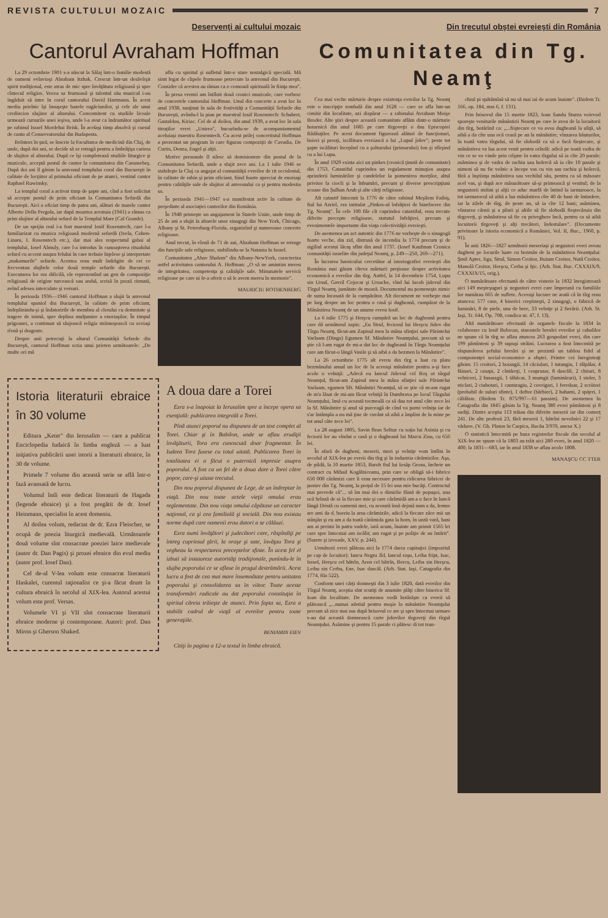REVISTA CULTULUI MOZAIC 7
Deservenţi ai cultului mozaic
Cantorul Avraham Hoffman
La 29 octombrie 1901 s-a născut la Sălaj într-o familie modestă de oameni evlavioşi Abraham Itzhak. Crescut într-un desăvîrşit spirit tradiţional, este atras de mic spre învăţătura religioasă şi spre cîntecul religios. Vocea sa frumoasă şi talentul său muzical i-au îngăduit să intre în corul cantorului David Hartmann. În acest mediu prielnic îşi însuşeşte bazele rugăciunilor, şi cele ale unui credincios slujitor al altarului. Concomitent cu studiile liceale urmează cursurile unei ieşiva, unde l-a avut ca îndrumător spiritual pe rabinul Israel Mordehai Brisk. În acelaşi timp absolvă şi cursul de canto al Conservatorului din Budapesta.
Reîntors în ţară, se înscrie la Facultatea de medicină din Cluj, de unde, după doi ani, se decide să se retragă pentru a îmbrăţişa cariera de slujitor al altarului. După ce îşi completează studiile liturgice şi muzicale, acceptă postul de cantor la comunitatea din Caransebeş. După doi ani îl găsim la amvonul templului coral din Bucureşti în calitate de locţiitor al primului oficiant de pe atunci, vestitul cantor Raphael Ruwinsky.
La templul coral a activat timp de şapte ani, cînd a fost solicitat să accepte postul de prim oficiant la Comunitatea Sefardă din Bucureşti. Aici a oficiat timp de patru ani, alături de marele cantor Alberto Della Pergola, iar după moartea acestuia (1941) a rămas ca prim slujitor al altarului sefard de la Templul Mare (Cal Grande).
De un sprijin real i-a fost maestrul Iosif Rosenstech, care l-a familiarizat cu muzica religioasă modernă sefardă (Ivela, Cohen-Linaru, I. Rosenstech etc.), dar mai ales respectatul gabai al templului, Iosef Almuly, care l-a introdus în cunoaşterea ritualului sefard cu accent asupra felului în care trebuie înţelese şi interpretate „makamurile" sefarde. Acestea erau mult îndrăgite de cei ce frecventau slujbele celor două temple sefarde din Bucureşti. Executarea lor era dificilă, ele reprezentînd un gen de compoziţie religioasă de origine turcească sau arabă, scrisă în proză ritmată, avînd adesea intercalate şi versuri.
În perioada 1936—1946 cantorul Hoffman a slujit la amvonul templului spaniol din Bucureşti, în calitate de prim oficiant, îndeplinindu-şi şi îndatoririle de membru al clerului cu demnitate şi tragere de inimă, spre deplina mulţumire a enoriaşilor. În timpul prigoanei, a continuat să slujească religia strămoşească cu aceiaşi rîvnă şi dragoste.
Despre anii petrecuţi la altarul Comunităţii Sefarde din Bucureşti, cantorul Hoffman scria unui prieten următoarele: „De multe ori mă
aflu cu spiritul şi sufletul într-o stare nostalgică specială. Mă simt legat de clipele frumoase petrecute la amvonul din Bucureşti. Consider că acestea au rămas ca o comoară spirituală în fiinţa mea".
În presa vremii am întîlnit două cronici muzicale, care vorbesc de concertele cantorului Hoffman. Unul din concerte a avut loc în anul 1938, susţinut în sala de festivităţi a Comunităţii Sefarde din Bucureşti, avîndu-l la pian pe maestrul Iosif Rosenstech: Schubert, Gastaldou, Kiriac. Cel de al doilea, din anul 1939, a avut loc în sala titraţilor evrei „Unirea", bucurîndu-se de acompaniamentul aceluiaşi maestru Rosenstech. Cu acest prilej concertistul Hoffman a prezentat un program în care figurau compoziţii de Cavadia, De Curtis, Denza, Engel şi alţii.
Motive personale îl silesc să demisioneze din postul de la Comunitatea Sefardă, unde a slujit zece ani. La 1 iulie 1946 se stabileşte la Cluj ca angajat al comunităţii evreilor de rit occidental, în calitate de rabin şi prim oficiant, fiind foarte apreciat de enoriaşi pentru calităţile sale de slujitor al amvonului ca şi pentru modestia sa.
În perioada 1941—1947 s-a manifestat activ în calitate de preşedinte al asociaţiei cantorilor din România.
În 1948 primeşte un angajament în Statele Unite, unde timp de 25 de ani a slujit la altarele unor sinagogi din New York, Chicago, Albany şi St. Petersburg-Florida, organizînd şi numeroase concerte religioase.
Anul trecut, în vîrstă de 71 de ani, Abraham Hoffman se retrage din funcţiile sale religioase, stabilindu-se la Natania în Israel.
Comunitatea „Ahav Shalom" din Albany-NewYork, caracteriza astfel activitatea cantorului A. Hoffman: „O să ne amintim mereu de integritatea, competenţa şi calităţile sale. Minunatele servicii religioase pe care ni le-a oferit o să le avem mereu în memorie".
MAURICIU ROTHENBERG
Istoria literaturii ebraice în 30 volume
Editura „Keter" din Ierusalim — care a publicat Enciclopedia Iudaică în limba engleză — a luat iniţiativa publicării unei istorii a literaturii ebraice, în 30 de volume.
Primele 7 volume din această serie se află într-o fază avansată de lucru.
Volumul întîi este dedicat literaturii de Hagada (legende ebraice) şi a fost pregătit de dr. Iosef Heinmann, specialist în acest domeniu.
Al doilea volum, redactat de dr. Ezra Fleischer, se ocupă de poezia liturgică medievală. Următoarele două volume sînt consacrate poeziei laice medievale (autor dr. Dan Pagis) şi prozei ebraice din evul mediu (autor prof. Iosef Dan).
Cel de-al V-lea volum este consacrat literaturii Haskalei, curentul raţionalist ce şi-a făcut drum în cultura ebraică în secolul al XIX-lea. Autorul acestui volum este prof. Versas.
Volumele VI şi VII sînt consacrate literaturii ebraice moderne şi contemporane. Autori: prof. Dan Miron şi Gherson Shaked.
A doua dare a Torei
Ezra s-a înapoiat la Ierusalim spre a începe opera sa esenţială: publicarea integrală a Torei.
Pînă atunci poporul nu dispunea de un text complet al Torei. Chiar şi în Babilon, unde se aflau erudiţii învăţăturii, Tora era cunoscută doar fragmentar. În Iudeea Tora fusese cu totul uitată. Publicarea Torei în totalitatea ei a făcut o puternică impresie asupra poporului. A fost ca un fel de a doua dare a Torei către popor, care-şi uitase trecutul.
Din nou poporul dispunea de Lege, de un îndreptar în viaţă. Din nou toate actele vieţii omului erau reglementate. Din nou viaţa omului căpătase un caracter naţional, ca şi cea familială şi socială. Din nou existau norme după care oamenii erau datori a se călăuzi.
Ezra numi învăţători şi judecători care, răspîndiţi pe întreg cuprinsul ţării, la oraşe şi sate, învăţau Tora şi vegheau la respectarea preceptelor sfinte. În acest fel el izbuti să instaureze autorităţi tradiţionale, punîndu-le în slujba poporului ce se aflase în pragul destrămării. Acest lucru a fost de cea mai mare însemnătate pentru unitatea poporului şi consolidarea sa în viitor. Toate aceste transformări radicale au dat poporului constituţia în spiritul căreia trăieşte de atunci. Prin fapta sa, Ezra a stabilit cadrul de viaţă al evreilor pentru toate generaţiile.
BENIAMIN EIEV
Citiţi în pagina a 12-a textul în limba ebraică.
Din trecutul obştei evreieşti din România
Comunitatea din Tg. Neamţ
Cea mai veche mărturie despre existenţa evreilor la Tg. Neamţ este o inscripţie tombală din anul 1628 — care se afla într-un cimitir din localitate, azi dispărut — a rabinului Avraham Moişe Broder. Alte ştiri despre această comunitate aflăm dintr-o mărturie hotarnică din anul 1685 pe care tîrgoveţii o dau Episcopiei Rădăuţilor. Pe acest document figurează alături de funcţionari, boieri şi preoţi, iscălitura evreiască a lui „Lupul jidov"; peste tot şapte iscălituri începînd cu a şoltuzului (primarului) Ion şi sfîrşind cu a lui Lupu.
În anul 1929 exista aici un pinkes (cronică ţinută de comunitate) din 1753. Catastiful cuprindea un regulament minuţios asupra aprinderii luminărilor şi candelelor la pomenirea morţilor, altul privitor la ciocli şi la înhumări, precum şi diverse prescripţiuni scoase din Şulhan Aruh şi alte cărţi religioase.
Alt catastif întocmit la 1776 de către rabinul Meşilem Faibiş, fiul lui Azriel, era intitulat „Pinkes-ul înfrăţirei de binefacere din Tg. Neamţ". În cele 100 file cît cuprindea catastiful, erau trecute diferite precepte religioase, statutul înfrăţirei, precum şi evenimentele importante din viaţa colectivităţii evreieşti.
De asemenea un act autentic din 1776 ne vorbeşte de o sinagogă foarte veche, din zid, distrusă de incendiu la 1774 precum şi de sigiliul acestui lăcaş sfînt din anul 1737. (Iosef Kaufman Cronica comunităţii israelite din judeţul Neamţ, p. 249—250, 269—271).
În lucrarea harnicului cercetător al istoriografiei evreieşti din România mai găsim cîteva mărturii preţioase despre activitatea economică a evreilor din tîrg. Astfel, la 14 decembrie 1754, Lupu sin Ursul, Gavril Cojocar şi Ursache, vînd lui Iacob jidovul din Tîrgul Neamţ, jumătate de moară. Documentul nu pomeneşte nimic de suma încasată de la cumpărător. Alt document ne vorbeşte mai pe larg despre un loc pentru o casă şi dugheană, cumpărat de la Mănăstirea Neamţ de un anume evreu Iosif.
La 6 iulie 1775 şi Herşcu cumpără un loc de dugheană pentru care dă următorul zapis: „Eu Strul, feciorul lui Herşcu Jidov din Tîrgu Neamţ, făcut-am Zapisul meu la mâna sfinţiei sale Părintelui Varlaam (Dinga) Egumen Sf. Mânăstire Neamţului, precum să se ştie că l-am rugat de mi-a dat loc de dugheană în Târgu Neamţului care am făcut-o lângă Vasile şi să aibă a da bezmen la Mânăstire".
La 26 octombrie 1775 alt evreu din tîrg a luat cu plata bezmănului anual un loc de la aceeaşi mănăstire pentru a-şi face acolo o velniţă: „Adecă eu Iancul Jidovul cel Roş ot târgul Neamţul, făcut-am Zapisul meu la mâna sfinţiei sale Părintelui Varlaam, egumen Sft. Mânăstiri Neamţul, să se ştie că m-am rugat de m'a lăsat de mi-am făcut velniţă în Dumbrava pe locul Târgului Neamţului, însă cu această tocmeală ca să dau tot anul câte zece lei la Sf. Mânăstire şi anul să purceagă de cînd va porni velniţa iar de s'ar întâmpla a nu mă ţine de cuvânt să aibă a împlini de la mine pe tot anul câte zece lei".
La 28 august 1805, Savin Bran Soltuz cu soţia lui Axinia şi cu feciorii lor au vîndut o casă şi o dugheană lui Marcu Zisu, cu 656 lei.
În afară de dugheni, meserii, mori şi velniţe vom întîlni în secolul al XIX-lea pe evreii din tîrg şi în industria cărămizilor. Aşa, de pildă, la 10 martie 1853, Baroh fiul lui Iosăp Grosu, încheie un contract cu Mihail Kogălniceanu, prin care se obligă să-i fabrice 650 000 cărămizi care îi erau necesare pentru ridicarea fabricei de postav din Tg. Neamţ, la preţul de 15 lei una mie bucăţi. Contractul mai prevede că"... să îm mai dei o dimirlie făină de popuşoi, una ocă brînză de oi la fiecare mie şi care cărămidă am a o face în luncă lângă Dristă cu oamenii mei, cu această însă dejmă nam a da, lemne are ami da d. boeriu la arsu cărămizile, adică la fiecare zăce mii un stânjăn şi eu am a da toată cărămida gata la horn, în iastă vară, bani am ai preimi în patru vadele, iară acum, înainte am primit 1565 lei care spre întocmai am iscălit; am rugat şi pe poliţie de au întărit". (Surete şi izvoade, XXV, p. 244).
Următorii evrei plăteau aici la 1774 darea capitaţiei (impozitul pe cap de locuitor): Iancu Negru Jîd, Iancul roşu, Leiba fript, Isac, Israel, Herşcu cel bătrîn, Aron cel bătrîn, Bercu, Leiba sin Herşcu, Leibu sin Cerbu, Ene, Isac dascăl. (Arh. Stat. Iaşi. Catagrafia din 1774, fila 522).
Conform unei cărţi domneşti din 3 iulie 1820, dată evreilor din Tîrgul Neamţ, aceştia sînt scutiţi de anumite plăţi către biserica Sf. Ioan din localitate. De asemenea vodă hotărăşte ca evreii să plătească „...numai adetiul pentru moşie la mănăstire Neamţului precum să zice mai sus după hrisovul ce are şi spre întocmai urmare s-au dat această domnească carte jidovilor tîrgoveţi din tîrgul Neamţului. Asămine şi pentru 15 parale ci plătesc di tot trun-
chiul pi spătămînă să nu să mai iai de acum înainte". (Ibidem Tr. 166, op. 184, mss 6, f. 131).
Prin hrisovul din 15 martie 1823, Ioan Sandu Sturza voievod sporeşte veniturile mănăstirii Neamţ pe care le avea de la locuitorii din tîrg, hotărînd ca: „...fiiştecare ce va avea dugheană la uliţă, să aibă a da cîte una ocă ceară pe an la mănăstire; vînzarea băuturilor, în toată vatra tîrgului, să fie slobodă ca să o facă fieştecare, şi mănăstirea va lua acest venit pentru orîndă: adică pe toată vadra de vin ce se va vinde prin crîşme în vatra tîrgului să ia cîte 20 parale; asăminea şi de vadra de rachiu sau holercă să ia cîte 10 parale şi nimeni să nu fie volnic a începe vas cu vin sau rachiu şi holercă, fără a înştiinţa mănăstirea sau vechilul său, pentru ca să măsoare acel vas, şi după ace măsurătoare să-şi primească şi venitul; de la negustorii străini şi alţii ce aduc marfă de întind la iarmaroace, la tot iarmarocul să aibă a lua mănăstirea cîte 40 de bani de întindere, iar la zilele de tîrg, de peste an, să ia cîte 12 bani; asăminea, vînzarea cărnii şi a pîinii şi altile să fie slobodă fieştecăruia din tîrgoveţi, şi mănăstirea să fie cu priveghere încă, pentru ca să aibă locuitorii tîrgoveţi şi alţi trecători, îndestulare". (Documente privitoare la istoria economică a României, Vol. II, Buc., 1960, p. 91).
În anii 1826—1827 următorii meseriaşi şi negustori evrei aveau dugheni pe locurile luate cu bezmăn de la mănăstirea Neamţului: Şmil Apter, Jiga, Strul, Simon Croitor, Buium Croitor, Nută Croitor, Manolă Croitor, Herşcu, Cerbu şi Iţic. (Arh. Stat. Buc. CXXXIX/9, CXXXIX/15, orig.).
O numărătoare efectuată de către visterie la 1832 înregistrează aici 149 meşteşuguri şi negustori evrei care împreună cu familiile lor numărau 665 de suflete. Aceeaşi lucrare ne arată că în tîrg erau atuncea: 577 case, 4 biserici creştineşti, 2 sinagogi, o fabrică de luminări, 8 de piele, una de bere, 33 velniţe şi 2 fierării. (Arh. St. Iaşi, Tr. 644, Op. 708, condica nr. 47, f. 13).
Altă numărătoare efectuată de organele fiscale la 1834 în colaborare cu Iosif Bolocan, starostele breslei evreilor şi cahalilor ne spune că în tîrg se aflau atuncea 263 gospodari evrei, din care 199 pămînteni şi 39 supuşi străini. Lucrarea a fost întocmită pe răspunderea şefului breslei şi ne prezintă un tablou fidel al componenţei social-economice a obştei. Printre cei înregistraţi găsim: 15 croitori, 2 boiangii, 14 căciulari, 1 tutungiu, 1 tălpălar, 4 făinari, 2 casapi, 2 cîntăreţi, 1 ceaprazar, 8 dascăli, 2 chitari, 8 velniceri, 2 fanaragii, 1 tăbăcar, 3 mumgii (luminărari), 1 stoler, 3 sticlari, 2 ciubotari, 1 cantaragiu, 2 covrigari, 1 feredoar, 2 scriitori (probabil de suluri sfinte), 1 doftor (bărbier), 2 hahami, 2 spiţeri, 1 căldărar. (Ibidem Tr. 875/997—61 passim). De asemenea în Catagrafia din 1845 găsim la Tg. Neamţ 380 evrei pămînteni şi 8 sudiţi. Dintre aceştia 113 trăiau din diferite meserii iar din comerţ 241. De alte profesii 23, fără meserii 1, bătrîni nevolnici 22 şi 17 văduve. (V. Gh. Platon în Carpica, Bacău 3/970, anexa X.)
O statistică întocmită pe baza registrelor fiscale din secolul al XIX-lea ne spune că la 1803 au trăit aici 280 evrei, în anul 1820 — 400; la 1831—683, iar în anul 1838 se aflau acolo 1808.
MANAŞCU CC TTER